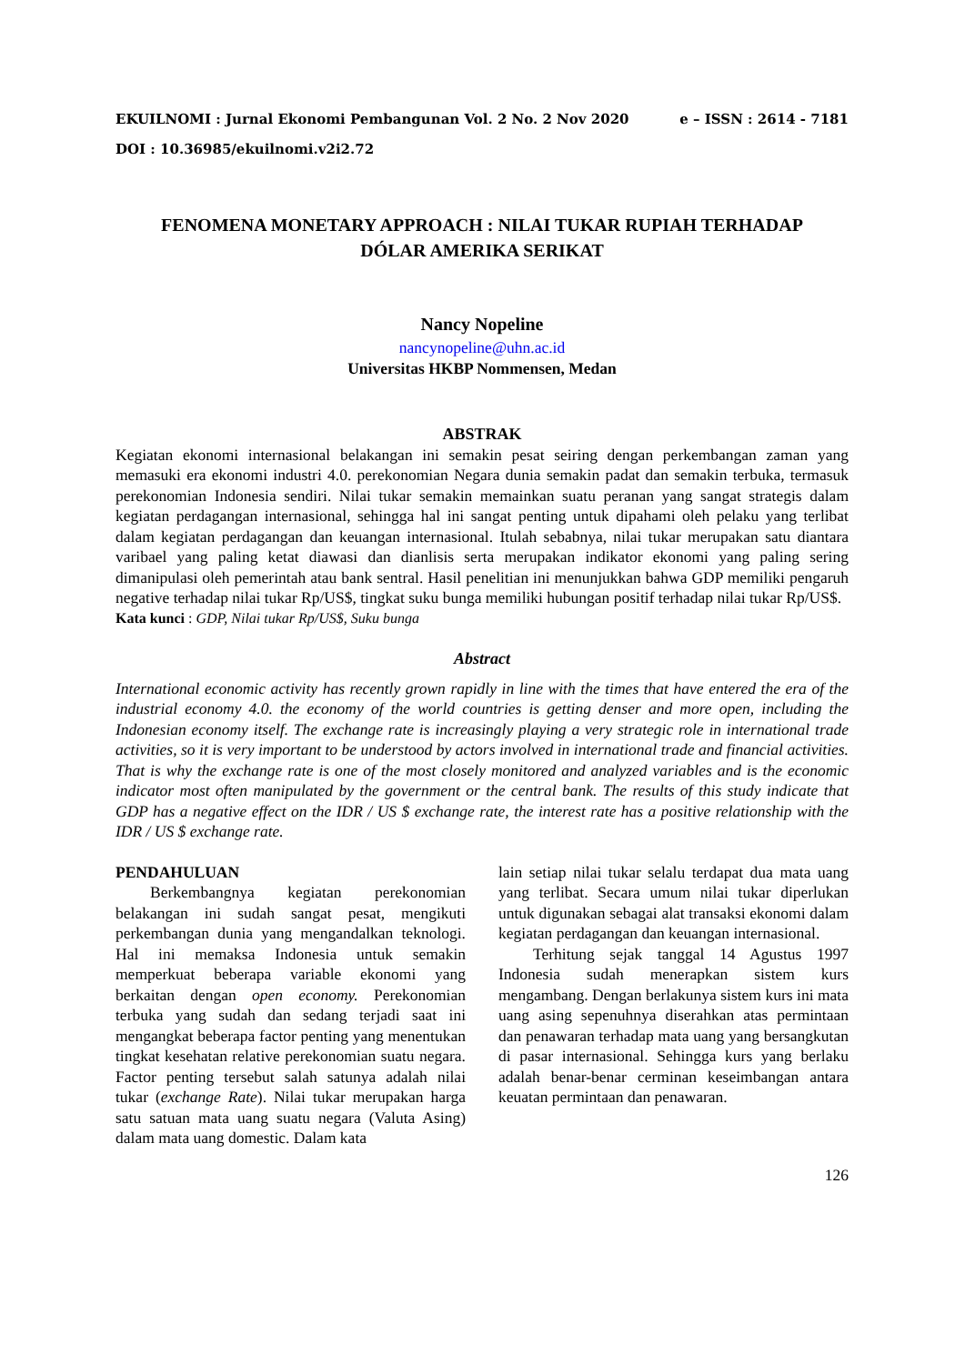EKUILNOMI : Jurnal Ekonomi Pembangunan Vol. 2 No. 2 Nov 2020 e – ISSN : 2614 - 7181
DOI : 10.36985/ekuilnomi.v2i2.72
FENOMENA MONETARY APPROACH : NILAI TUKAR RUPIAH TERHADAP
DÓLAR AMERIKA SERIKAT
Nancy Nopeline
nancynopeline@uhn.ac.id
Universitas HKBP Nommensen, Medan
ABSTRAK
Kegiatan ekonomi internasional belakangan ini semakin pesat seiring dengan perkembangan zaman yang memasuki era ekonomi industri 4.0. perekonomian Negara dunia semakin padat dan semakin terbuka, termasuk perekonomian Indonesia sendiri. Nilai tukar semakin memainkan suatu peranan yang sangat strategis dalam kegiatan perdagangan internasional, sehingga hal ini sangat penting untuk dipahami oleh pelaku yang terlibat dalam kegiatan perdagangan dan keuangan internasional. Itulah sebabnya, nilai tukar merupakan satu diantara varibael yang paling ketat diawasi dan dianlisis serta merupakan indikator ekonomi yang paling sering dimanipulasi oleh pemerintah atau bank sentral. Hasil penelitian ini menunjukkan bahwa GDP memiliki pengaruh negative terhadap nilai tukar Rp/US$, tingkat suku bunga memiliki hubungan positif terhadap nilai tukar Rp/US$.
Kata kunci : GDP, Nilai tukar Rp/US$, Suku bunga
Abstract
International economic activity has recently grown rapidly in line with the times that have entered the era of the industrial economy 4.0. the economy of the world countries is getting denser and more open, including the Indonesian economy itself. The exchange rate is increasingly playing a very strategic role in international trade activities, so it is very important to be understood by actors involved in international trade and financial activities. That is why the exchange rate is one of the most closely monitored and analyzed variables and is the economic indicator most often manipulated by the government or the central bank. The results of this study indicate that GDP has a negative effect on the IDR / US $ exchange rate, the interest rate has a positive relationship with the IDR / US $ exchange rate.
PENDAHULUAN
Berkembangnya kegiatan perekonomian belakangan ini sudah sangat pesat, mengikuti perkembangan dunia yang mengandalkan teknologi. Hal ini memaksa Indonesia untuk semakin memperkuat beberapa variable ekonomi yang berkaitan dengan open economy. Perekonomian terbuka yang sudah dan sedang terjadi saat ini mengangkat beberapa factor penting yang menentukan tingkat kesehatan relative perekonomian suatu negara. Factor penting tersebut salah satunya adalah nilai tukar (exchange Rate). Nilai tukar merupakan harga satu satuan mata uang suatu negara (Valuta Asing) dalam mata uang domestic. Dalam kata
lain setiap nilai tukar selalu terdapat dua mata uang yang terlibat. Secara umum nilai tukar diperlukan untuk digunakan sebagai alat transaksi ekonomi dalam kegiatan perdagangan dan keuangan internasional.
Terhitung sejak tanggal 14 Agustus 1997 Indonesia sudah menerapkan sistem kurs mengambang. Dengan berlakunya sistem kurs ini mata uang asing sepenuhnya diserahkan atas permintaan dan penawaran terhadap mata uang yang bersangkutan di pasar internasional. Sehingga kurs yang berlaku adalah benar-benar cerminan keseimbangan antara keuatan permintaan dan penawaran.
126